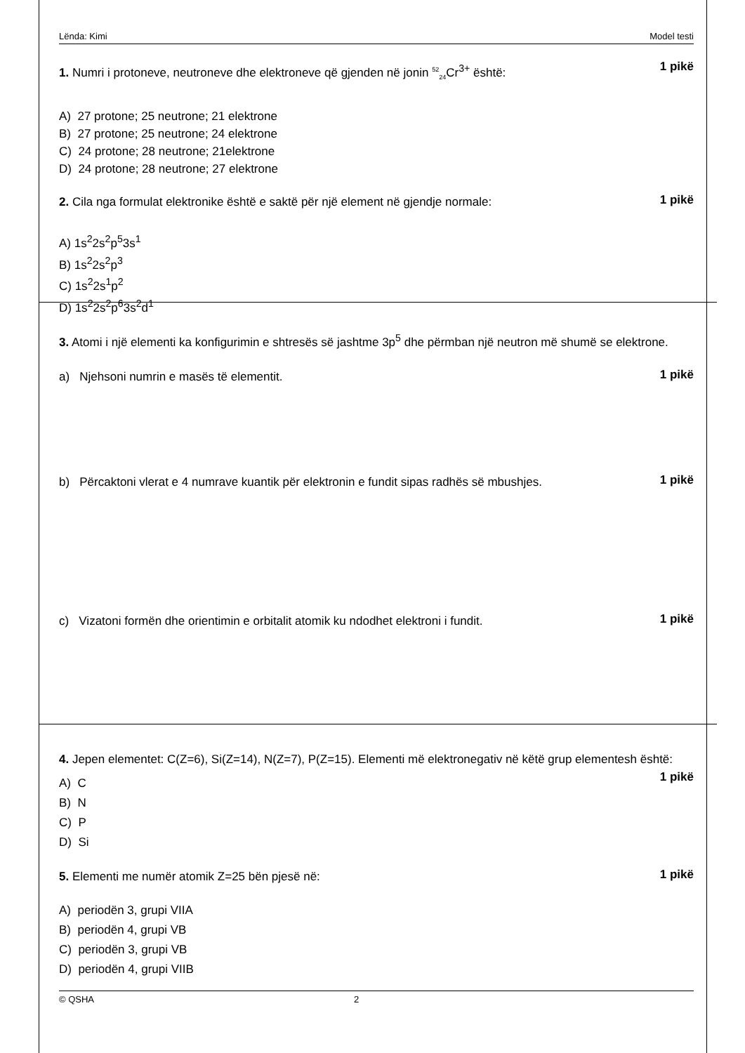Lënda: Kimi Model testi
1. Numri i protoneve, neutroneve dhe elektroneve që gjenden në jonin <sup>52</sup><sub>24</sub>Cr<sup>3+</sup> është:
1 pikë
A) 27 protone; 25 neutrone; 21 elektrone
B) 27 protone; 25 neutrone; 24 elektrone
C) 24 protone; 28 neutrone; 21elektrone
D) 24 protone; 28 neutrone; 27 elektrone
2. Cila nga formulat elektronike është e saktë për një element në gjendje normale:
1 pikë
A) 1s<sup>2</sup>2s<sup>2</sup>p<sup>5</sup>3s<sup>1</sup>
B) 1s<sup>2</sup>2s<sup>2</sup>p<sup>3</sup>
C) 1s<sup>2</sup>2s<sup>1</sup>p<sup>2</sup>
D) 1s<sup>2</sup>2s<sup>2</sup>p<sup>6</sup>3s<sup>2</sup>d<sup>1</sup>
3. Atomi i një elementi ka konfigurimin e shtresës së jashtme 3p<sup>5</sup> dhe përmban një neutron më shumë se elektrone.
a) Njehsoni numrin e masës të elementit.
1 pikë
b) Përcaktoni vlerat e 4 numrave kuantik për elektronin e fundit sipas radhës së mbushjes.
1 pikë
c) Vizatoni formën dhe orientimin e orbitalit atomik ku ndodhet elektroni i fundit.
1 pikë
4. Jepen elementet: C(Z=6), Si(Z=14), N(Z=7), P(Z=15). Elementi më elektronegativ në këtë grup elementesh është: 1 pikë
A) C
B) N
C) P
D) Si
5. Elementi me numër atomik Z=25 bën pjesë në:
1 pikë
A) periodën 3, grupi VIIA
B) periodën 4, grupi VB
C) periodën 3, grupi VB
D) periodën 4, grupi VIIB
© QSHA 2